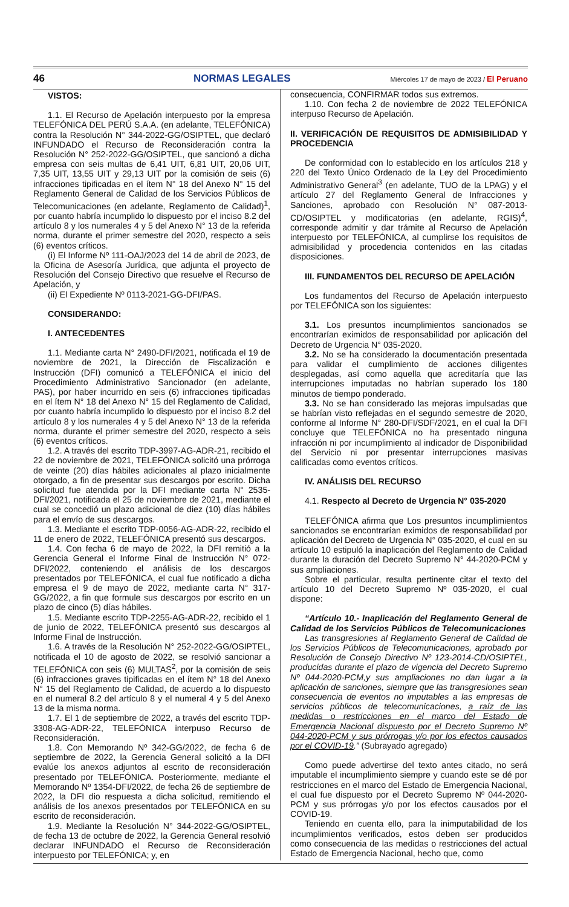46 NORMAS LEGALES Miércoles 17 de mayo de 2023 / El Peruano
VISTOS:
1.1. El Recurso de Apelación interpuesto por la empresa TELEFÓNICA DEL PERÚ S.A.A. (en adelante, TELEFÓNICA) contra la Resolución N° 344-2022-GG/OSIPTEL, que declaró INFUNDADO el Recurso de Reconsideración contra la Resolución N° 252-2022-GG/OSIPTEL, que sancionó a dicha empresa con seis multas de 6,41 UIT, 6,81 UIT, 20,06 UIT, 7,35 UIT, 13,55 UIT y 29,13 UIT por la comisión de seis (6) infracciones tipificadas en el ítem N° 18 del Anexo N° 15 del Reglamento General de Calidad de los Servicios Públicos de Telecomunicaciones (en adelante, Reglamento de Calidad)<sup>1</sup>, por cuanto habría incumplido lo dispuesto por el inciso 8.2 del artículo 8 y los numerales 4 y 5 del Anexo N° 13 de la referida norma, durante el primer semestre del 2020, respecto a seis (6) eventos críticos.
(i) El Informe Nº 111-OAJ/2023 del 14 de abril de 2023, de la Oficina de Asesoría Jurídica, que adjunta el proyecto de Resolución del Consejo Directivo que resuelve el Recurso de Apelación, y
(ii) El Expediente Nº 0113-2021-GG-DFI/PAS.
CONSIDERANDO:
I. ANTECEDENTES
1.1. Mediante carta N° 2490-DFI/2021, notificada el 19 de noviembre de 2021, la Dirección de Fiscalización e Instrucción (DFI) comunicó a TELEFÓNICA el inicio del Procedimiento Administrativo Sancionador (en adelante, PAS), por haber incurrido en seis (6) infracciones tipificadas en el ítem N° 18 del Anexo N° 15 del Reglamento de Calidad, por cuanto habría incumplido lo dispuesto por el inciso 8.2 del artículo 8 y los numerales 4 y 5 del Anexo N° 13 de la referida norma, durante el primer semestre del 2020, respecto a seis (6) eventos críticos.
1.2. A través del escrito TDP-3997-AG-ADR-21, recibido el 22 de noviembre de 2021, TELEFÓNICA solicitó una prórroga de veinte (20) días hábiles adicionales al plazo inicialmente otorgado, a fin de presentar sus descargos por escrito. Dicha solicitud fue atendida por la DFI mediante carta N° 2535-DFI/2021, notificada el 25 de noviembre de 2021, mediante el cual se concedió un plazo adicional de diez (10) días hábiles para el envío de sus descargos.
1.3. Mediante el escrito TDP-0056-AG-ADR-22, recibido el 11 de enero de 2022, TELEFÓNICA presentó sus descargos.
1.4. Con fecha 6 de mayo de 2022, la DFI remitió a la Gerencia General el Informe Final de Instrucción N° 072-DFI/2022, conteniendo el análisis de los descargos presentados por TELEFÓNICA, el cual fue notificado a dicha empresa el 9 de mayo de 2022, mediante carta N° 317-GG/2022, a fin que formule sus descargos por escrito en un plazo de cinco (5) días hábiles.
1.5. Mediante escrito TDP-2255-AG-ADR-22, recibido el 1 de junio de 2022, TELEFÓNICA presentó sus descargos al Informe Final de Instrucción.
1.6. A través de la Resolución N° 252-2022-GG/OSIPTEL, notificada el 10 de agosto de 2022, se resolvió sancionar a TELEFÓNICA con seis (6) MULTAS<sup>2</sup>, por la comisión de seis (6) infracciones graves tipificadas en el ítem N° 18 del Anexo N° 15 del Reglamento de Calidad, de acuerdo a lo dispuesto en el numeral 8.2 del artículo 8 y el numeral 4 y 5 del Anexo 13 de la misma norma.
1.7. El 1 de septiembre de 2022, a través del escrito TDP-3308-AG-ADR-22, TELEFÓNICA interpuso Recurso de Reconsideración.
1.8. Con Memorando Nº 342-GG/2022, de fecha 6 de septiembre de 2022, la Gerencia General solicitó a la DFI evalúe los anexos adjuntos al escrito de reconsideración presentado por TELEFÓNICA. Posteriormente, mediante el Memorando Nº 1354-DFI/2022, de fecha 26 de septiembre de 2022, la DFI dio respuesta a dicha solicitud, remitiendo el análisis de los anexos presentados por TELEFÓNICA en su escrito de reconsideración.
1.9. Mediante la Resolución N° 344-2022-GG/OSIPTEL, de fecha 13 de octubre de 2022, la Gerencia General resolvió declarar INFUNDADO el Recurso de Reconsideración interpuesto por TELEFÓNICA; y, en
consecuencia, CONFIRMAR todos sus extremos.
1.10. Con fecha 2 de noviembre de 2022 TELEFÓNICA interpuso Recurso de Apelación.
II. VERIFICACIÓN DE REQUISITOS DE ADMISIBILIDAD Y PROCEDENCIA
De conformidad con lo establecido en los artículos 218 y 220 del Texto Único Ordenado de la Ley del Procedimiento Administrativo General<sup>3</sup> (en adelante, TUO de la LPAG) y el artículo 27 del Reglamento General de Infracciones y Sanciones, aprobado con Resolución N° 087-2013-CD/OSIPTEL y modificatorias (en adelante, RGIS)<sup>4</sup>, corresponde admitir y dar trámite al Recurso de Apelación interpuesto por TELEFÓNICA, al cumplirse los requisitos de admisibilidad y procedencia contenidos en las citadas disposiciones.
III. FUNDAMENTOS DEL RECURSO DE APELACIÓN
Los fundamentos del Recurso de Apelación interpuesto por TELEFÓNICA son los siguientes:
3.1. Los presuntos incumplimientos sancionados se encontrarían eximidos de responsabilidad por aplicación del Decreto de Urgencia N° 035-2020.
3.2. No se ha considerado la documentación presentada para validar el cumplimiento de acciones diligentes desplegadas, así como aquella que acreditaría que las interrupciones imputadas no habrían superado los 180 minutos de tiempo ponderado.
3.3. No se han considerado las mejoras impulsadas que se habrían visto reflejadas en el segundo semestre de 2020, conforme al Informe N° 280-DFI/SDF/2021, en el cual la DFI concluye que TELEFÓNICA no ha presentado ninguna infracción ni por incumplimiento al indicador de Disponibilidad del Servicio ni por presentar interrupciones masivas calificadas como eventos críticos.
IV. ANÁLISIS DEL RECURSO
4.1. Respecto al Decreto de Urgencia N° 035-2020
TELEFÓNICA afirma que Los presuntos incumplimientos sancionados se encontrarían eximidos de responsabilidad por aplicación del Decreto de Urgencia N° 035-2020, el cual en su artículo 10 estipuló la inaplicación del Reglamento de Calidad durante la duración del Decreto Supremo N° 44-2020-PCM y sus ampliaciones.
Sobre el particular, resulta pertinente citar el texto del artículo 10 del Decreto Supremo Nº 035-2020, el cual dispone:
“Artículo 10.- Inaplicación del Reglamento General de Calidad de los Servicios Públicos de Telecomunicaciones
Las transgresiones al Reglamento General de Calidad de los Servicios Públicos de Telecomunicaciones, aprobado por Resolución de Consejo Directivo Nº 123-2014-CD/OSIPTEL, producidas durante el plazo de vigencia del Decreto Supremo Nº 044-2020-PCM,y sus ampliaciones no dan lugar a la aplicación de sanciones, siempre que las transgresiones sean consecuencia de eventos no imputables a las empresas de servicios públicos de telecomunicaciones, a raíz de las medidas o restricciones en el marco del Estado de Emergencia Nacional dispuesto por el Decreto Supremo Nº 044-2020-PCM y sus prórrogas y/o por los efectos causados por el COVID-19.” (Subrayado agregado)
Como puede advertirse del texto antes citado, no será imputable el incumplimiento siempre y cuando este se dé por restricciones en el marco del Estado de Emergencia Nacional, el cual fue dispuesto por el Decreto Supremo Nº 044-2020-PCM y sus prórrogas y/o por los efectos causados por el COVID-19.
Teniendo en cuenta ello, para la inimputabilidad de los incumplimientos verificados, estos deben ser producidos como consecuencia de las medidas o restricciones del actual Estado de Emergencia Nacional, hecho que, como